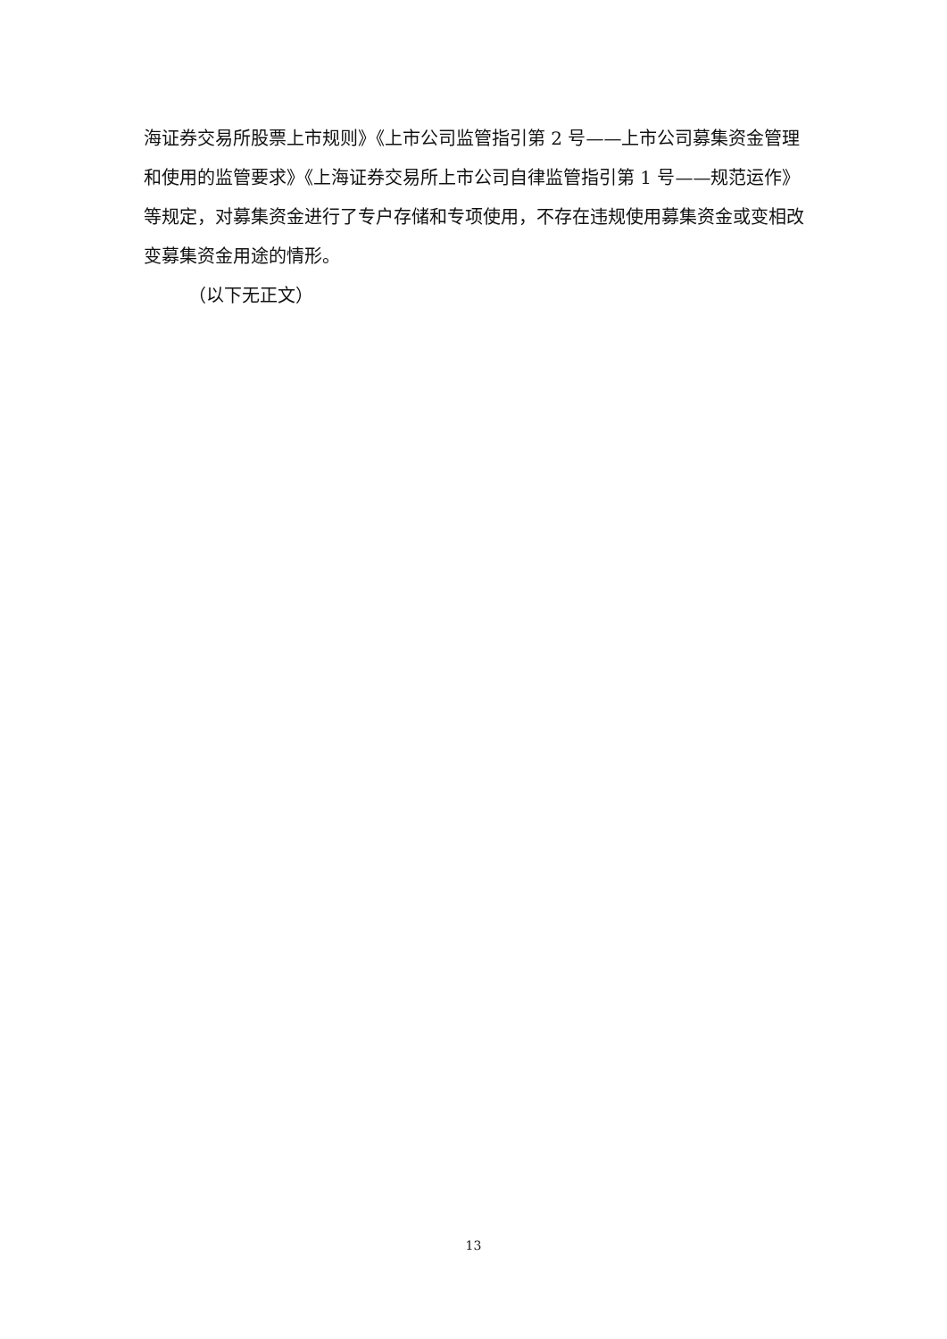海证券交易所股票上市规则》《上市公司监管指引第 2 号——上市公司募集资金管理和使用的监管要求》《上海证券交易所上市公司自律监管指引第 1 号——规范运作》等规定，对募集资金进行了专户存储和专项使用，不存在违规使用募集资金或变相改变募集资金用途的情形。
（以下无正文）
13